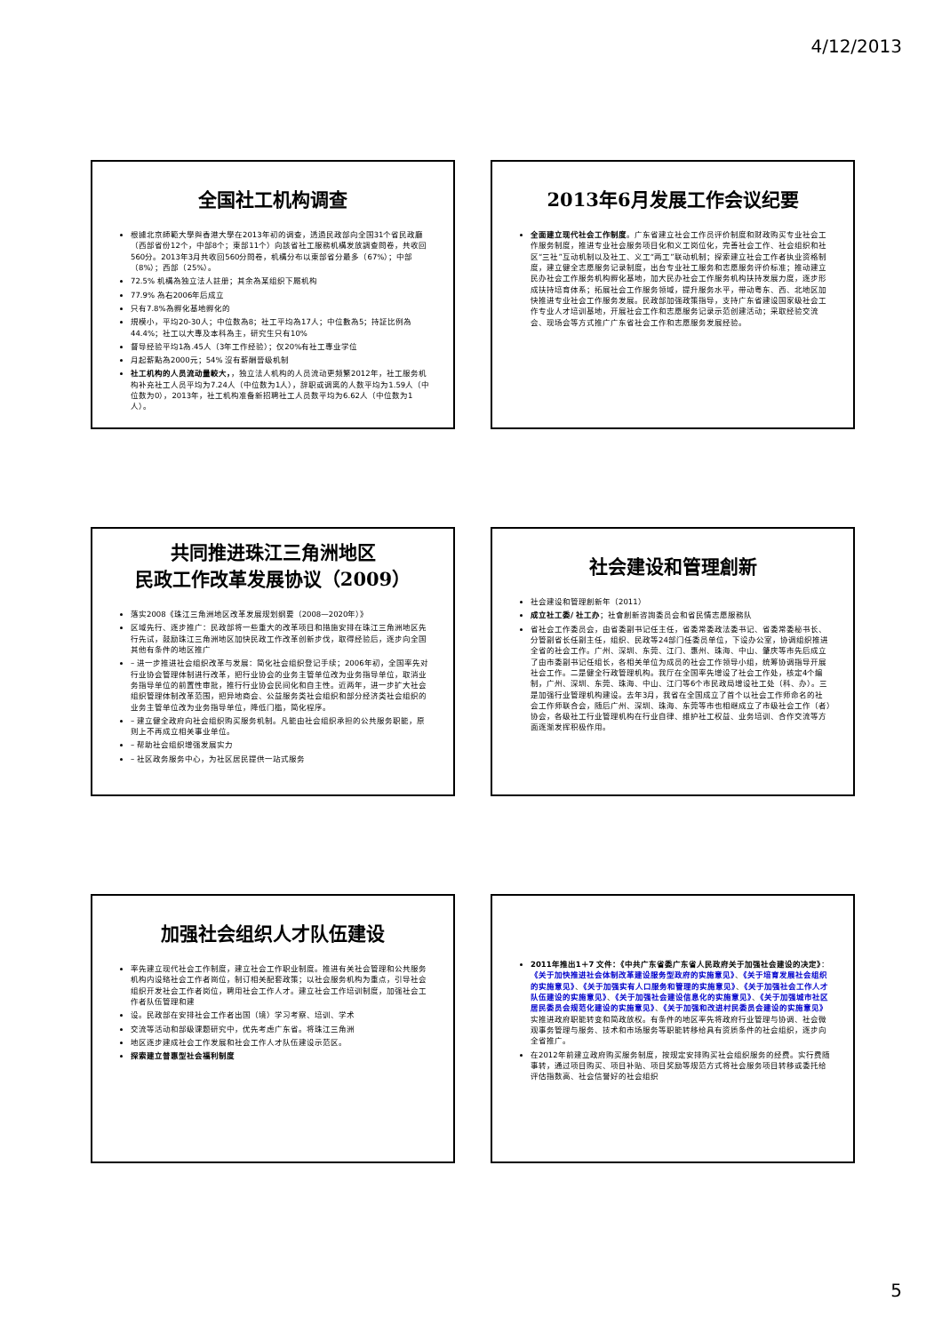4/12/2013
全国社工机构调查
根據北京師範大學與香港大學在2013年初的调查，透過民政部向全国31个省民政廳（西部省份12个，中部8个；東部11个）向該省社工服務机構发放調查問卷，共收回560分。2013年3月共收回560分問卷，机構分布以東部省分最多（67%）；中部（8%）；西部（25%）。
72.5% 机構為独立法人註册；其余為某组织下屬机构
77.9% 為右2006年后成立
只有7.8%為孵化基地孵化的
規模小，平均20-30人；中位数為8；社工平均為17人；中位數為5；持証比例為44.4%；社工以大專及本科為主，研究生只有10%
督导经验平均1為.45人（3年工作经验）；仅20%有社工專业学位
月起薪點為2000元；54% 沒有薪酬晉级机制
社工机构的人员流动量較大，，独立法人机构的人员流动更频繁2012年，社工服务机构补充社工人员平均为7.24人（中位数为1人），辞职或调离的人数平均为1.59人（中位数为0），2013年，社工机构准备新招聘社工人员数平均为6.62人（中位数为1人）。
2013年6月发展工作会议纪要
全面建立现代社会工作制度。广东省建立社会工作员评价制度和财政购买专业社会工作服务制度，推进专业社会服务项目化和义工岗位化，完善社会工作、社会组织和社区“三社”互动机制以及社工、义工“两工”联动机制；探索建立社会工作者执业资格制度，建立健全志愿服务记录制度，出台专业社工服务和志愿服务评价标准；推动建立民办社会工作服务机构孵化基地，加大民办社会工作服务机构扶持发展力度，逐步形成扶持培育体系；拓展社会工作服务领域，提升服务水平，带动粤东、西、北地区加快推进专业社会工作服务发展。民政部加强政策指导，支持广东省建设国家级社会工作专业人才培训基地，开展社会工作和志愿服务记录示范创建活动；采取经验交流会、现场会等方式推广广东省社会工作和志愿服务发展经验。
共同推进珠江三角洲地区
民政工作改革发展协议（2009）
落实2008《珠江三角洲地区改革发展规划纲要（2008—2020年）》
区域先行、逐步推广：民政部将一些重大的改革项目和措施安排在珠江三角洲地区先行先试，鼓励珠江三角洲地区加快民政工作改革创新步伐，取得经验后，逐步向全国其他有条件的地区推广
– 进一步推进社会组织改革与发展：简化社会组织登记手续；2006年初，全国率先对行业协会管理体制进行改革，把行业协会的业务主管单位改为业务指导单位，取消业务指导单位的前置性审批，推行行业协会民间化和自主性。近两年，进一步扩大社会组织管理体制改革范围，把异地商会、公益服务类社会组织和部分经济类社会组织的业务主管单位改为业务指导单位，降低门槛，简化程序。
– 建立健全政府向社会组织购买服务机制。凡能由社会组织承担的公共服务职能，原则上不再成立相关事业单位。
– 帮助社会组织增强发展实力
– 社区政务服务中心，为社区居民提供一站式服务
社会建设和管理創新
社会建设和管理創新年（2011）
成立社工委/ 社工办；社會創新咨詢委员会和省民情志愿服務队
省社会工作委员会，由省委副书记任主任，省委常委政法委书记、省委常委秘书长、分管副省长任副主任，组织、民政等24部门任委员单位，下设办公室，协调组织推进全省的社会工作。广州、深圳、东莞、江门、惠州、珠海、中山、肇庆等市先后成立了由市委副书记任组长，各相关单位为成员的社会工作领导小组，统筹协调指导开展社会工作。二是健全行政管理机构。我厅在全国率先增设了社会工作处，核定4个编制，广州、深圳、东莞、珠海、中山、江门等6个市民政局增设社工处（科、办）。三是加强行业管理机构建设。去年3月，我省在全国成立了首个以社会工作师命名的社会工作师联合会，随后广州、深圳、珠海、东莞等市也相继成立了市级社会工作（者）协会，各级社工行业管理机构在行业自律、维护社工权益、业务培训、合作交流等方面逐渐发挥积极作用。
加强社会组织人才队伍建设
率先建立现代社会工作制度，建立社会工作职业制度。推进有关社会管理和公共服务 机构内设臵社会工作者崗位，制订相关配套政策；以社会服务机构为重点，引导社会组织开发社会工作者岗位，聘用社会工作人才。建立社会工作培训制度，加强社会工作者队伍管理和建
设。民政部在安排社会工作者出国（境）学习考察、培训、学术
交流等活动和部级课题研究中，优先考虑广东省。将珠江三角洲
地区逐步建成社会工作发展和社会工作人才队伍建设示范区。
探索建立普惠型社会福利制度
2011年推出1＋7 文件：《中共广东省委广东省人民政府关于加强社会建设的决定》：《关于加快推进社会体制改革建设服务型政府的实施意见》、《关于培育发展社会组织的实施意见》、《关于加强实有人口服务和管理的实施意见》、《关于加强社会工作人才队伍建设的实施意见》、《关于加强社会建设信息化的实施意见》、《关于加强城市社区居民委员会规范化建设的实施意见》、《关于加强和改进村民委员会建设的实施意见》实推进政府职能转变和简政放权。有条件的地区率先将政府行业管理与协调、社会微观事务管理与服务、技术和市场服务等职能转移给具有资质条件的社会组织，逐步向全省推广。
在2012年前建立政府购买服务制度，按规定安排购买社会组织服务的经费。实行费随事转，通过项目购买、项目补贴、项目奖励等规范方式将社会服务项目转移或委托给评估指数高、社会信誉好的社会组织
5